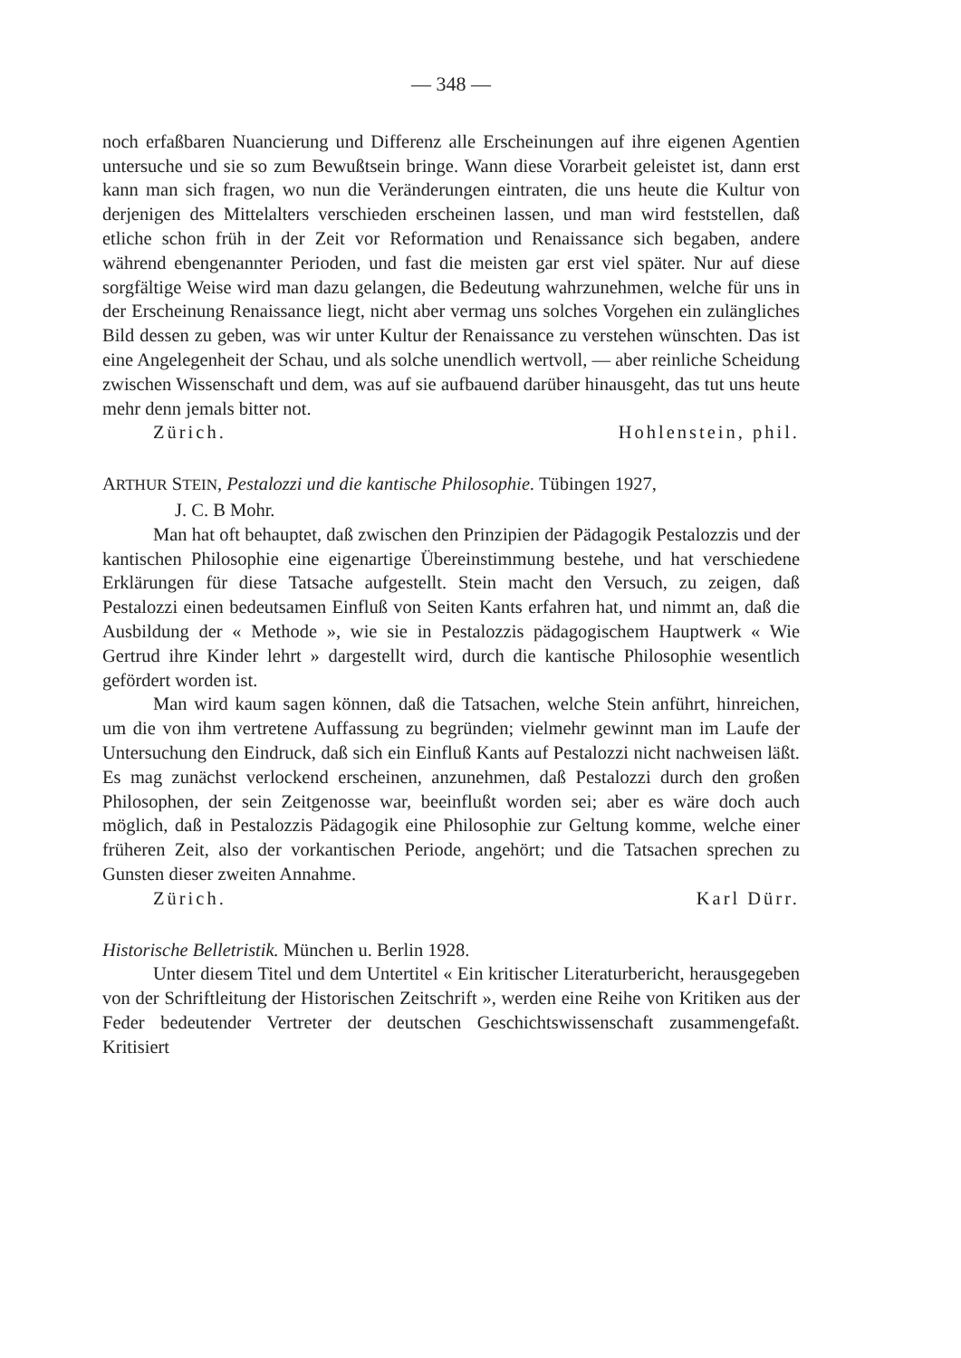— 348 —
noch erfaßbaren Nuancierung und Differenz alle Erscheinungen auf ihre eigenen Agentien untersuche und sie so zum Bewußtsein bringe. Wann diese Vorarbeit geleistet ist, dann erst kann man sich fragen, wo nun die Veränderungen eintraten, die uns heute die Kultur von derjenigen des Mittelalters verschieden erscheinen lassen, und man wird feststellen, daß etliche schon früh in der Zeit vor Reformation und Renaissance sich begaben, andere während ebengenannter Perioden, und fast die meisten gar erst viel später. Nur auf diese sorgfältige Weise wird man dazu gelangen, die Bedeutung wahrzunehmen, welche für uns in der Erscheinung Renaissance liegt, nicht aber vermag uns solches Vorgehen ein zulängliches Bild dessen zu geben, was wir unter Kultur der Renaissance zu verstehen wünschten. Das ist eine Angelegenheit der Schau, und als solche unendlich wertvoll, — aber reinliche Scheidung zwischen Wissenschaft und dem, was auf sie aufbauend darüber hinausgeht, das tut uns heute mehr denn jemals bitter not.
Zürich. Hohlenstein, phil.
ARTHUR STEIN, Pestalozzi und die kantische Philosophie. Tübingen 1927,
J. C. B Mohr.
Man hat oft behauptet, daß zwischen den Prinzipien der Pädagogik Pestalozzis und der kantischen Philosophie eine eigenartige Übereinstimmung bestehe, und hat verschiedene Erklärungen für diese Tatsache aufgestellt. Stein macht den Versuch, zu zeigen, daß Pestalozzi einen bedeutsamen Einfluß von Seiten Kants erfahren hat, und nimmt an, daß die Ausbildung der « Methode », wie sie in Pestalozzis pädagogischem Hauptwerk « Wie Gertrud ihre Kinder lehrt » dargestellt wird, durch die kantische Philosophie wesentlich gefördert worden ist.
Man wird kaum sagen können, daß die Tatsachen, welche Stein anführt, hinreichen, um die von ihm vertretene Auffassung zu begründen; vielmehr gewinnt man im Laufe der Untersuchung den Eindruck, daß sich ein Einfluß Kants auf Pestalozzi nicht nachweisen läßt. Es mag zunächst verlockend erscheinen, anzunehmen, daß Pestalozzi durch den großen Philosophen, der sein Zeitgenosse war, beeinflußt worden sei; aber es wäre doch auch möglich, daß in Pestalozzis Pädagogik eine Philosophie zur Geltung komme, welche einer früheren Zeit, also der vorkantischen Periode, angehört; und die Tatsachen sprechen zu Gunsten dieser zweiten Annahme.
Zürich. Karl Dürr.
Historische Belletristik. München u. Berlin 1928.
Unter diesem Titel und dem Untertitel « Ein kritischer Literaturbericht, herausgegeben von der Schriftleitung der Historischen Zeitschrift », werden eine Reihe von Kritiken aus der Feder bedeutender Vertreter der deutschen Geschichtswissenschaft zusammengefaßt. Kritisiert